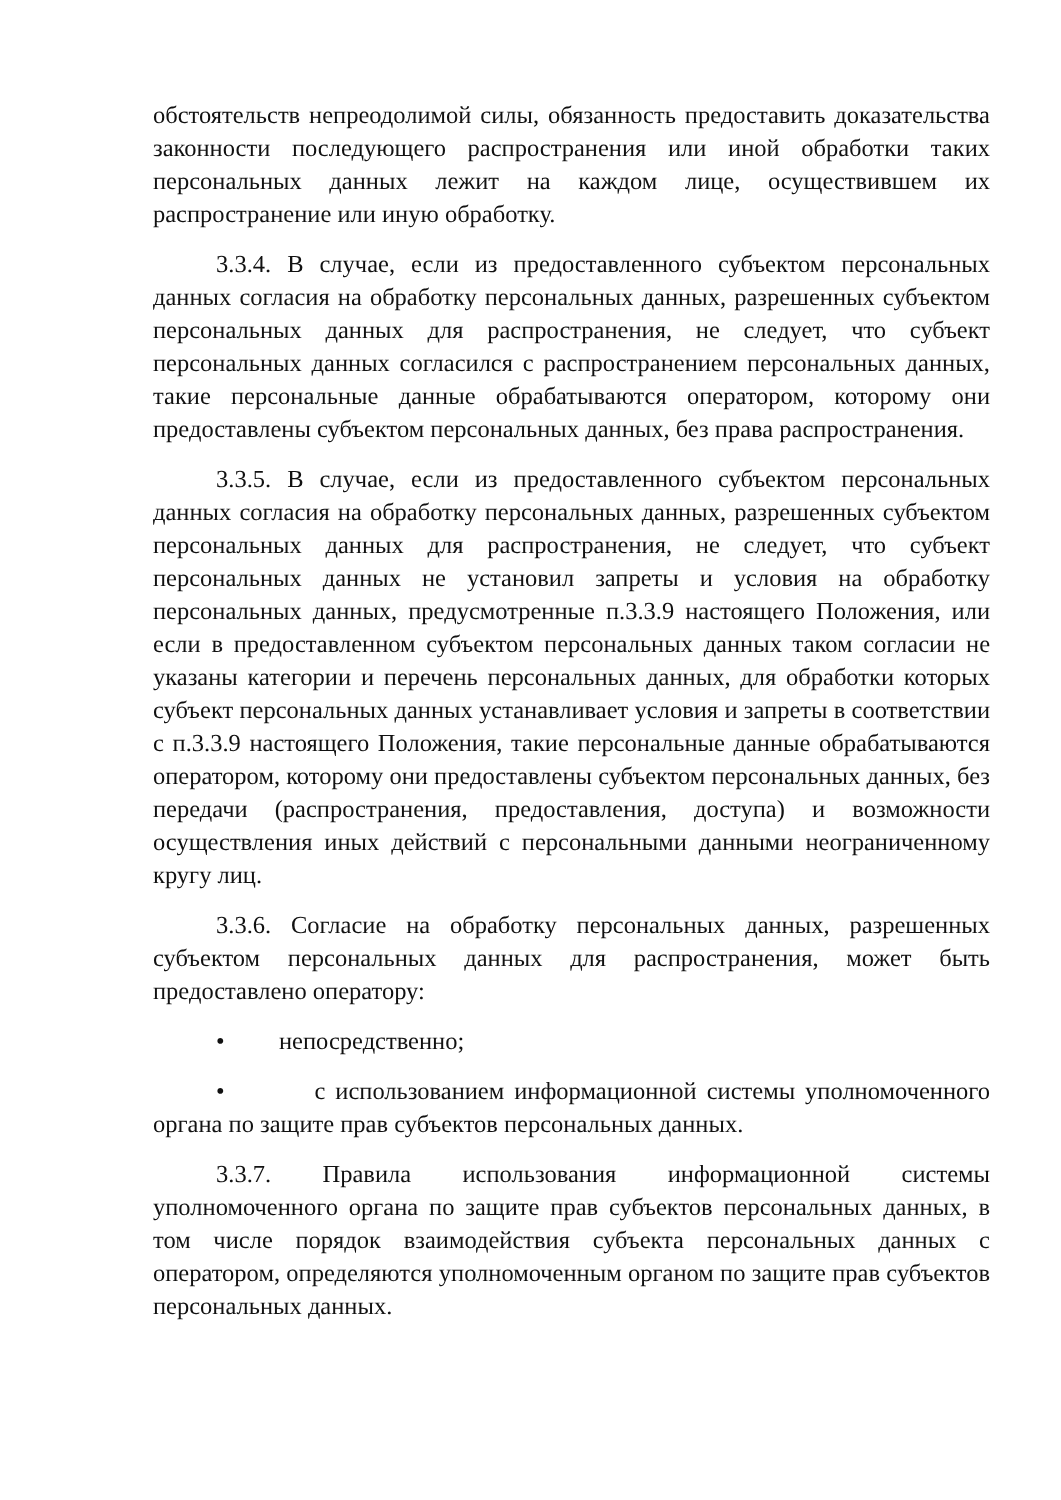обстоятельств непреодолимой силы, обязанность предоставить доказательства законности последующего распространения или иной обработки таких персональных данных лежит на каждом лице, осуществившем их распространение или иную обработку.
3.3.4. В случае, если из предоставленного субъектом персональных данных согласия на обработку персональных данных, разрешенных субъектом персональных данных для распространения, не следует, что субъект персональных данных согласился с распространением персональных данных, такие персональные данные обрабатываются оператором, которому они предоставлены субъектом персональных данных, без права распространения.
3.3.5. В случае, если из предоставленного субъектом персональных данных согласия на обработку персональных данных, разрешенных субъектом персональных данных для распространения, не следует, что субъект персональных данных не установил запреты и условия на обработку персональных данных, предусмотренные п.3.3.9 настоящего Положения, или если в предоставленном субъектом персональных данных таком согласии не указаны категории и перечень персональных данных, для обработки которых субъект персональных данных устанавливает условия и запреты в соответствии с п.3.3.9 настоящего Положения, такие персональные данные обрабатываются оператором, которому они предоставлены субъектом персональных данных, без передачи (распространения, предоставления, доступа) и возможности осуществления иных действий с персональными данными неограниченному кругу лиц.
3.3.6. Согласие на обработку персональных данных, разрешенных субъектом персональных данных для распространения, может быть предоставлено оператору:
• непосредственно;
• с использованием информационной системы уполномоченного органа по защите прав субъектов персональных данных.
3.3.7. Правила использования информационной системы уполномоченного органа по защите прав субъектов персональных данных, в том числе порядок взаимодействия субъекта персональных данных с оператором, определяются уполномоченным органом по защите прав субъектов персональных данных.